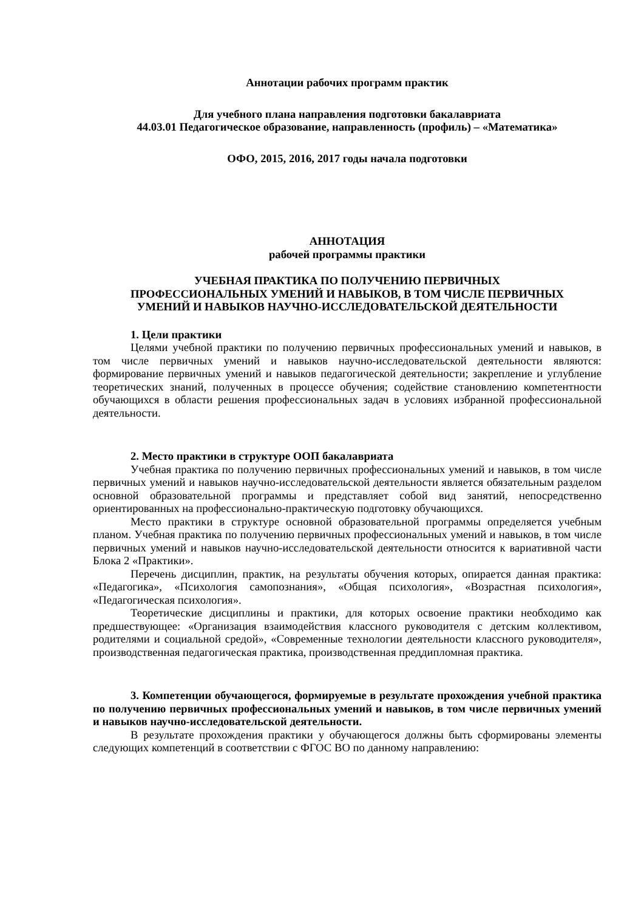Аннотации рабочих программ практик
Для учебного плана направления подготовки бакалавриата
44.03.01 Педагогическое образование, направленность (профиль) – «Математика»
ОФО, 2015, 2016, 2017 годы начала подготовки
АННОТАЦИЯ
рабочей программы практики
УЧЕБНАЯ ПРАКТИКА ПО ПОЛУЧЕНИЮ ПЕРВИЧНЫХ
ПРОФЕССИОНАЛЬНЫХ УМЕНИЙ И НАВЫКОВ, В ТОМ ЧИСЛЕ ПЕРВИЧНЫХ
УМЕНИЙ И НАВЫКОВ НАУЧНО-ИССЛЕДОВАТЕЛЬСКОЙ ДЕЯТЕЛЬНОСТИ
1. Цели практики
Целями учебной практики по получению первичных профессиональных умений и навыков, в том числе первичных умений и навыков научно-исследовательской деятельности являются: формирование первичных умений и навыков педагогической деятельности; закрепление и углубление теоретических знаний, полученных в процессе обучения; содействие становлению компетентности обучающихся в области решения профессиональных задач в условиях избранной профессиональной деятельности.
2. Место практики в структуре ООП бакалавриата
Учебная практика по получению первичных профессиональных умений и навыков, в том числе первичных умений и навыков научно-исследовательской деятельности является обязательным разделом основной образовательной программы и представляет собой вид занятий, непосредственно ориентированных на профессионально-практическую подготовку обучающихся.
Место практики в структуре основной образовательной программы определяется учебным планом. Учебная практика по получению первичных профессиональных умений и навыков, в том числе первичных умений и навыков научно-исследовательской деятельности относится к вариативной части Блока 2 «Практики».
Перечень дисциплин, практик, на результаты обучения которых, опирается данная практика: «Педагогика», «Психология самопознания», «Общая психология», «Возрастная психология», «Педагогическая психология».
Теоретические дисциплины и практики, для которых освоение практики необходимо как предшествующее: «Организация взаимодействия классного руководителя с детским коллективом, родителями и социальной средой», «Современные технологии деятельности классного руководителя», производственная педагогическая практика, производственная преддипломная практика.
3. Компетенции обучающегося, формируемые в результате прохождения учебной практика по получению первичных профессиональных умений и навыков, в том числе первичных умений и навыков научно-исследовательской деятельности.
В результате прохождения практики у обучающегося должны быть сформированы элементы следующих компетенций в соответствии с ФГОС ВО по данному направлению: